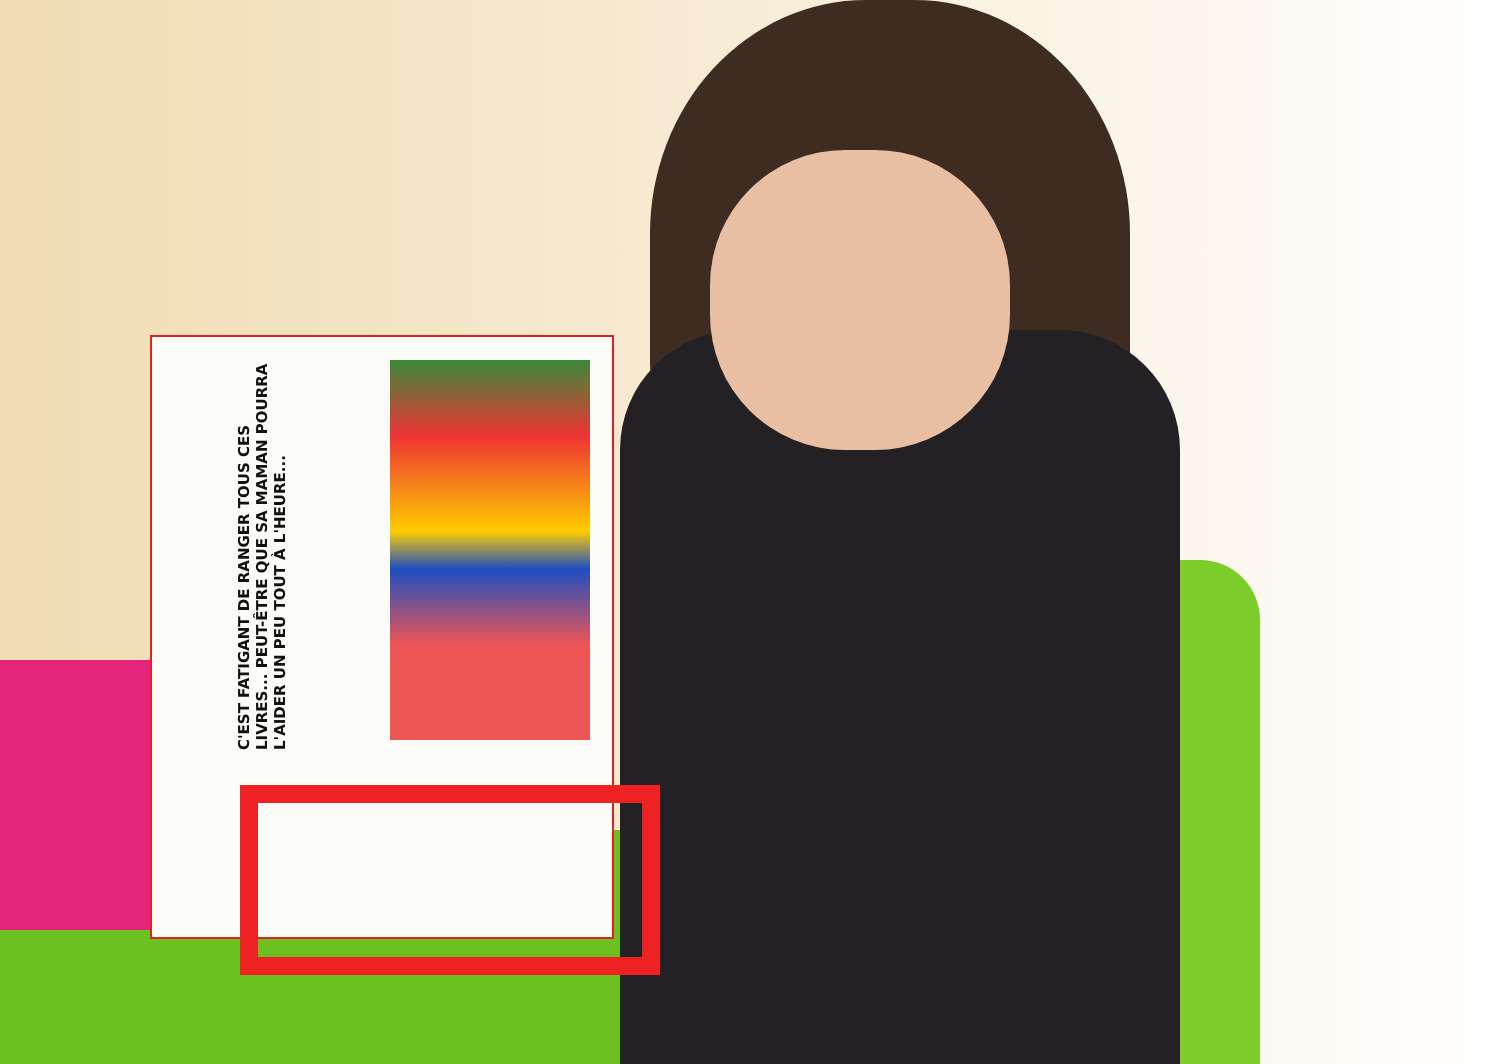C'EST FATIGANT DE RANGER TOUS CES LIVRES... PEUT-ÊTRE QUE SA MAMAN POURRA L'AIDER UN PEU TOUT À L'HEURE...